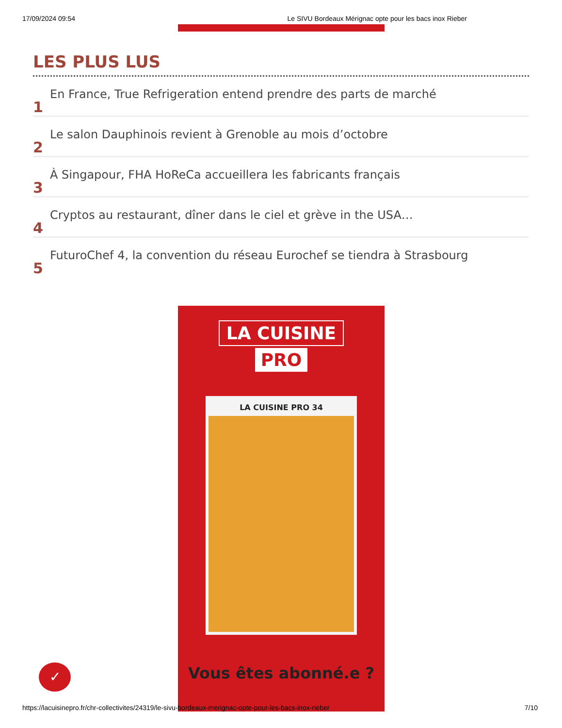17/09/2024 09:54 Le SIVU Bordeaux Mérignac opte pour les bacs inox Rieber
LES PLUS LUS
1 En France, True Refrigeration entend prendre des parts de marché
2 Le salon Dauphinois revient à Grenoble au mois d’octobre
3 À Singapour, FHA HoReCa accueillera les fabricants français
4 Cryptos au restaurant, dîner dans le ciel et grève in the USA…
5 FuturoChef 4, la convention du réseau Eurochef se tiendra à Strasbourg
LA CUISINE
PRO
LA CUISINE PRO 34
Vous êtes abonné.e ?
✓
https://lacuisinepro.fr/chr-collectivites/24319/le-sivu-bordeaux-merignac-opte-pour-les-bacs-inox-rieber 7/10